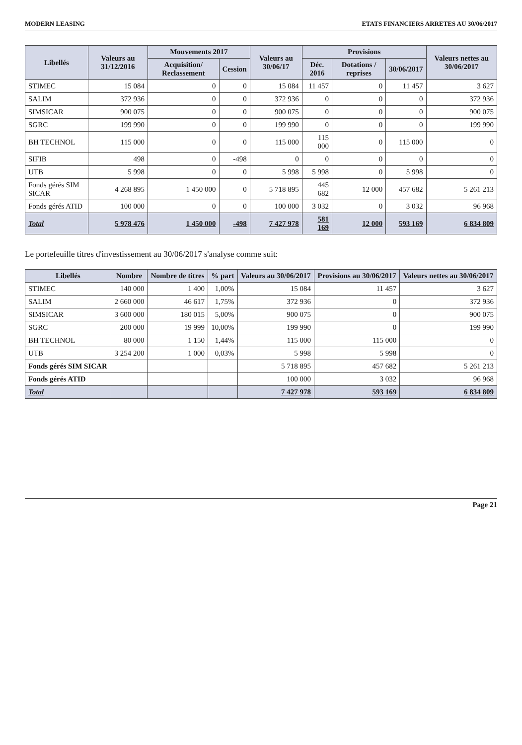MODERN LEASING ETATS FINANCIERS ARRETES AU 30/06/2017
| Libellés | Valeurs au 31/12/2016 | Mouvements 2017 | | Valeurs au 30/06/17 | Provisions | | | Valeurs nettes au 30/06/2017 |
| --- | --- | --- | --- | --- | --- | --- | --- | --- |
| | | Acquisition/ Reclassement | Cession | | Déc. 2016 | Dotations / reprises | 30/06/2017 | |
| STIMEC | 15 084 | 0 | 0 | 15 084 | 11 457 | 0 | 11 457 | 3 627 |
| SALIM | 372 936 | 0 | 0 | 372 936 | 0 | 0 | 0 | 372 936 |
| SIMSICAR | 900 075 | 0 | 0 | 900 075 | 0 | 0 | 0 | 900 075 |
| SGRC | 199 990 | 0 | 0 | 199 990 | 0 | 0 | 0 | 199 990 |
| BH TECHNOL | 115 000 | 0 | 0 | 115 000 | 115 000 | 0 | 115 000 | 0 |
| SIFIB | 498 | 0 | -498 | 0 | 0 | 0 | 0 | 0 |
| UTB | 5 998 | 0 | 0 | 5 998 | 5 998 | 0 | 5 998 | 0 |
| Fonds gérés SIM SICAR | 4 268 895 | 1 450 000 | 0 | 5 718 895 | 445 682 | 12 000 | 457 682 | 5 261 213 |
| Fonds gérés ATID | 100 000 | 0 | 0 | 100 000 | 3 032 | 0 | 3 032 | 96 968 |
| Total | 5 978 476 | 1 450 000 | -498 | 7 427 978 | 581 169 | 12 000 | 593 169 | 6 834 809 |
Le portefeuille titres d'investissement au 30/06/2017 s'analyse comme suit:
| Libellés | Nombre | Nombre de titres | % part | Valeurs au 30/06/2017 | Provisions au 30/06/2017 | Valeurs nettes au 30/06/2017 |
| --- | --- | --- | --- | --- | --- | --- |
| STIMEC | 140 000 | 1 400 | 1,00% | 15 084 | 11 457 | 3 627 |
| SALIM | 2 660 000 | 46 617 | 1,75% | 372 936 | 0 | 372 936 |
| SIMSICAR | 3 600 000 | 180 015 | 5,00% | 900 075 | 0 | 900 075 |
| SGRC | 200 000 | 19 999 | 10,00% | 199 990 | 0 | 199 990 |
| BH TECHNOL | 80 000 | 1 150 | 1,44% | 115 000 | 115 000 | 0 |
| UTB | 3 254 200 | 1 000 | 0,03% | 5 998 | 5 998 | 0 |
| Fonds gérés SIM SICAR | | | | 5 718 895 | 457 682 | 5 261 213 |
| Fonds gérés ATID | | | | 100 000 | 3 032 | 96 968 |
| Total | | | | 7 427 978 | 593 169 | 6 834 809 |
Page 21